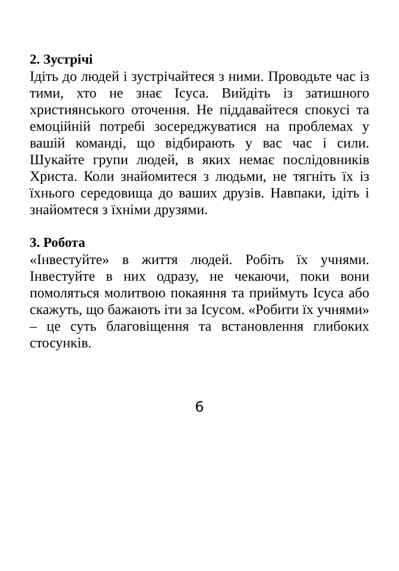2. Зустрічі
Ідіть до людей і зустрічайтеся з ними. Проводьте час із тими, хто не знає Ісуса. Вийдіть із затишного християнського оточення. Не піддавайтеся спокусі та емоційній потребі зосереджуватися на проблемах у вашій команді, що відбирають у вас час і сили. Шукайте групи людей, в яких немає послідовників Христа. Коли знайомитеся з людьми, не тягніть їх із їхнього середовища до ваших друзів. Навпаки, ідіть і знайомтеся з їхніми друзями.
3. Робота
«Інвестуйте» в життя людей. Робіть їх учнями. Інвестуйте в них одразу, не чекаючи, поки вони помоляться молитвою покаяння та приймуть Ісуса або скажуть, що бажають іти за Ісусом. «Робити їх учнями» – це суть благовіщення та встановлення глибоких стосунків.
6